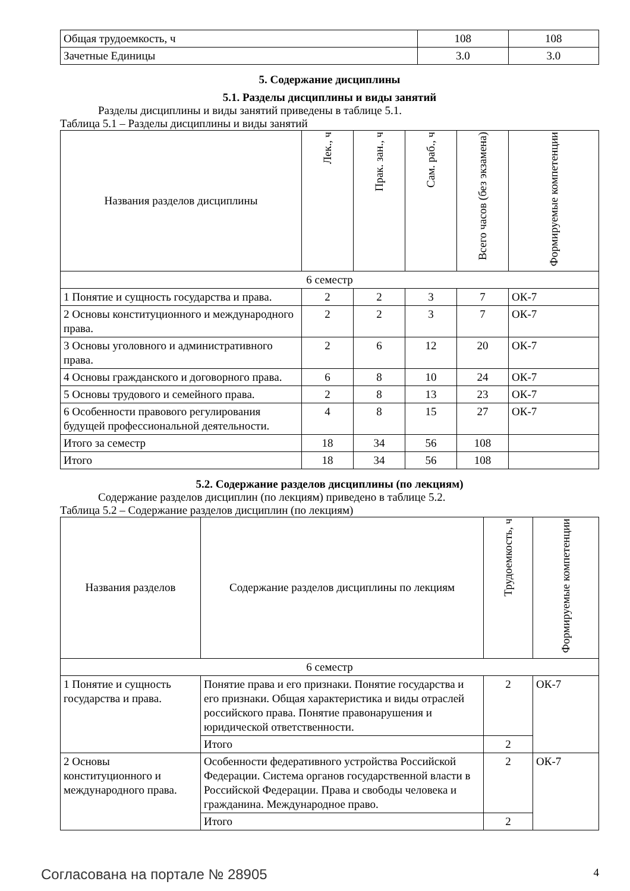| Общая трудоемкость, ч | 108 | 108 |
| Зачетные Единицы | 3.0 | 3.0 |
5. Содержание дисциплины
5.1. Разделы дисциплины и виды занятий
Разделы дисциплины и виды занятий приведены в таблице 5.1.
Таблица 5.1 – Разделы дисциплины и виды занятий
| Названия разделов дисциплины | Лек., ч | Прак. зан., ч | Сам. раб., ч | Всего часов (без экзамена) | Формируемые компетенции |
| --- | --- | --- | --- | --- | --- |
| 6 семестр | | | | | |
| 1 Понятие и сущность государства и права. | 2 | 2 | 3 | 7 | ОК-7 |
| 2 Основы конституционного и международного права. | 2 | 2 | 3 | 7 | ОК-7 |
| 3 Основы уголовного и административного права. | 2 | 6 | 12 | 20 | ОК-7 |
| 4 Основы гражданского и договорного права. | 6 | 8 | 10 | 24 | ОК-7 |
| 5 Основы трудового и семейного права. | 2 | 8 | 13 | 23 | ОК-7 |
| 6 Особенности правового регулирования будущей профессиональной деятельности. | 4 | 8 | 15 | 27 | ОК-7 |
| Итого за семестр | 18 | 34 | 56 | 108 | |
| Итого | 18 | 34 | 56 | 108 | |
5.2. Содержание разделов дисциплины (по лекциям)
Содержание разделов дисциплин (по лекциям) приведено в таблице 5.2.
Таблица 5.2 – Содержание разделов дисциплин (по лекциям)
| Названия разделов | Содержание разделов дисциплины по лекциям | Трудоемкость, ч | Формируемые компетенции |
| --- | --- | --- | --- |
| 6 семестр | | | |
| 1 Понятие и сущность государства и права. | Понятие права и его признаки. Понятие государства и его признаки. Общая характеристика и виды отраслей российского права. Понятие правонарушения и юридической ответственности. | 2 | ОК-7 |
| | Итого | 2 | |
| 2 Основы конституционного и международного права. | Особенности федеративного устройства Российской Федерации. Система органов государственной власти в Российской Федерации. Права и свободы человека и гражданина. Международное право. | 2 | ОК-7 |
| | Итого | 2 | |
Согласована на портале № 28905 4